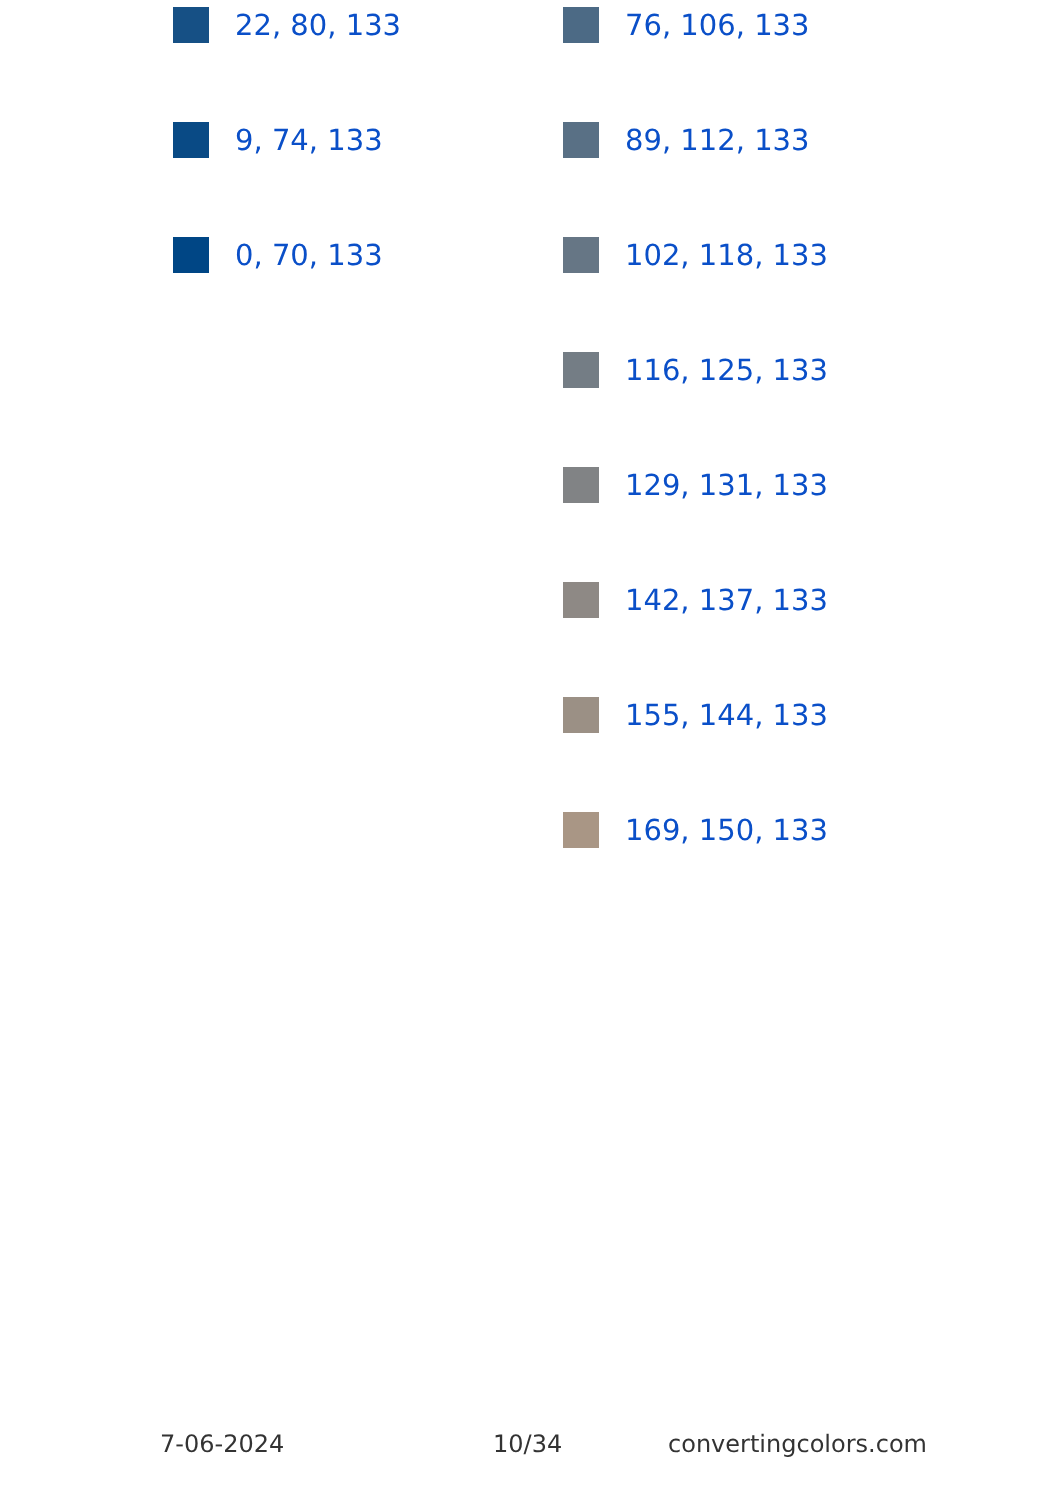22, 80, 133
9, 74, 133
0, 70, 133
76, 106, 133
89, 112, 133
102, 118, 133
116, 125, 133
129, 131, 133
142, 137, 133
155, 144, 133
169, 150, 133
7-06-2024 10/34 convertingcolors.com